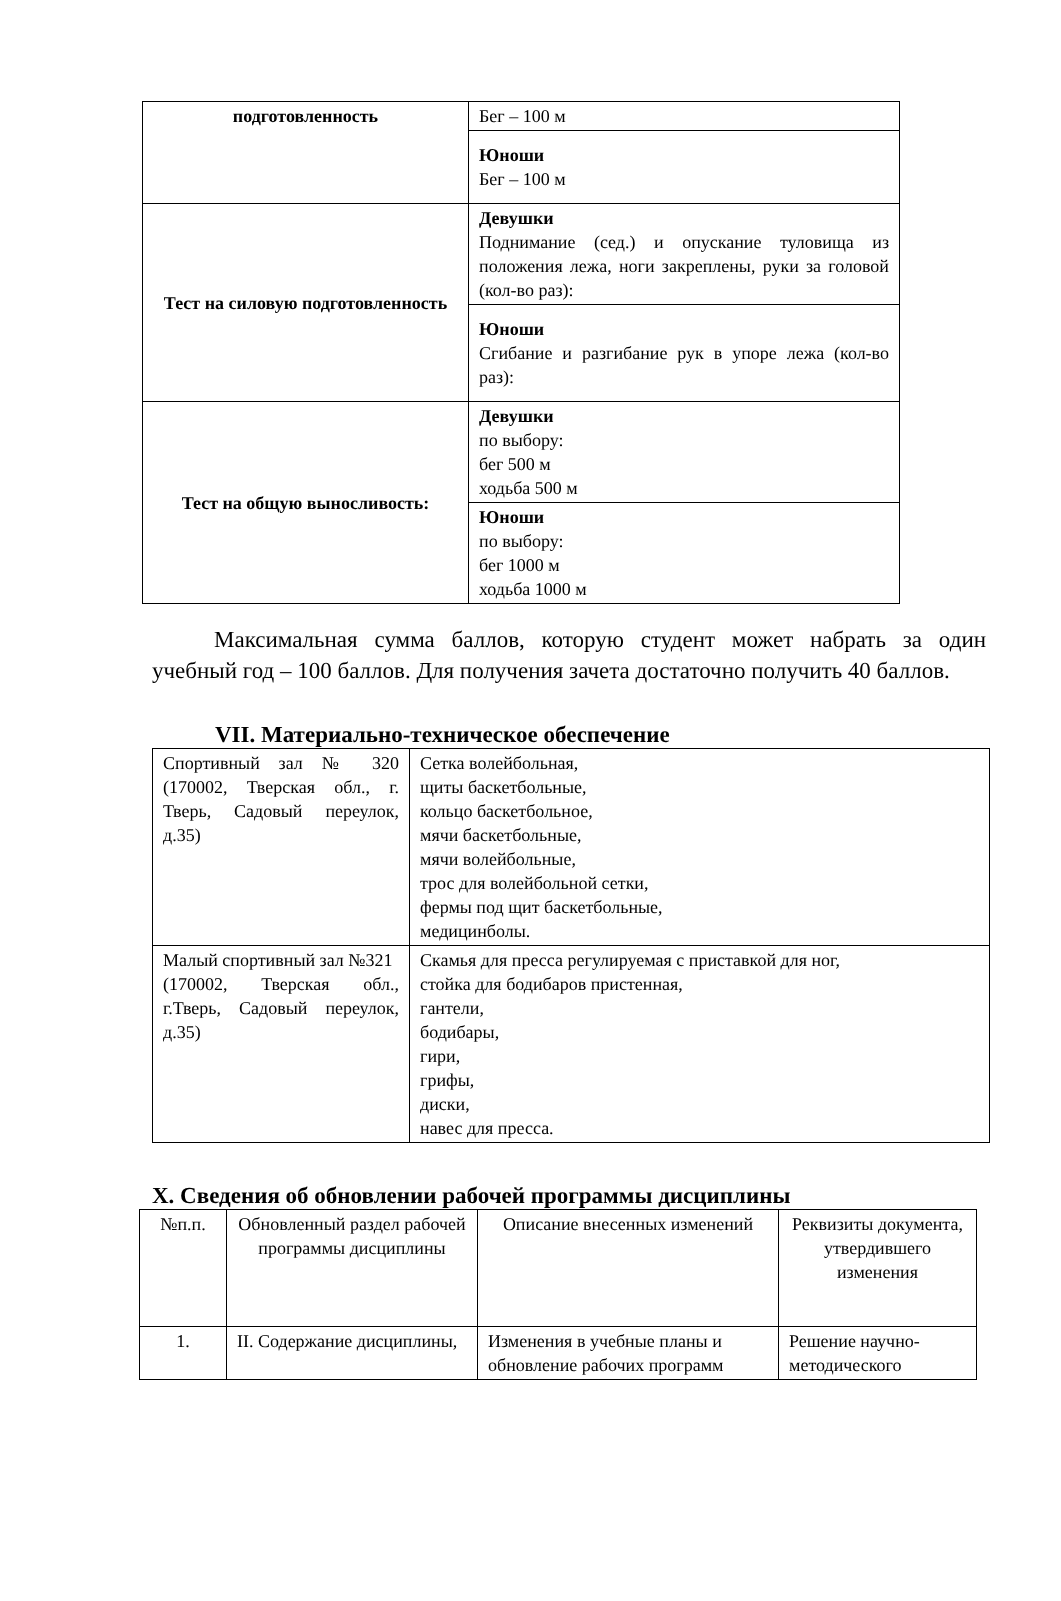| подготовленность | Бег – 100 м |
| | Юноши Бег – 100 м |
| Тест на силовую подготовленность | Девушки Поднимание (сед.) и опускание туловища из положения лежа, ноги закреплены, руки за головой (кол-во раз): |
| | Юноши Сгибание и разгибание рук в упоре лежа (кол-во раз): |
| Тест на общую выносливость: | Девушки по выбору: бег 500 м ходьба 500 м |
| | Юноши по выбору: бег 1000 м ходьба 1000 м |
Максимальная сумма баллов, которую студент может набрать за один учебный год – 100 баллов. Для получения зачета достаточно получить 40 баллов.
VII. Материально-техническое обеспечение
| Спортивный зал № 320 (170002, Тверская обл., г. Тверь, Садовый переулок, д.35) | Сетка волейбольная, щиты баскетбольные, кольцо баскетбольное, мячи баскетбольные, мячи волейбольные, трос для волейбольной сетки, фермы под щит баскетбольные, медицинболы. |
| Малый спортивный зал №321 (170002, Тверская обл., г.Тверь, Садовый переулок, д.35) | Скамья для пресса регулируемая с приставкой для ног, стойка для бодибаров пристенная, гантели, бодибары, гири, грифы, диски, навес для пресса. |
X. Сведения об обновлении рабочей программы дисциплины
| №п.п. | Обновленный раздел рабочей программы дисциплины | Описание внесенных изменений | Реквизиты документа, утвердившего изменения |
| --- | --- | --- | --- |
| 1. | II. Содержание дисциплины, | Изменения в учебные планы и обновление рабочих программ | Решение научно-методического |